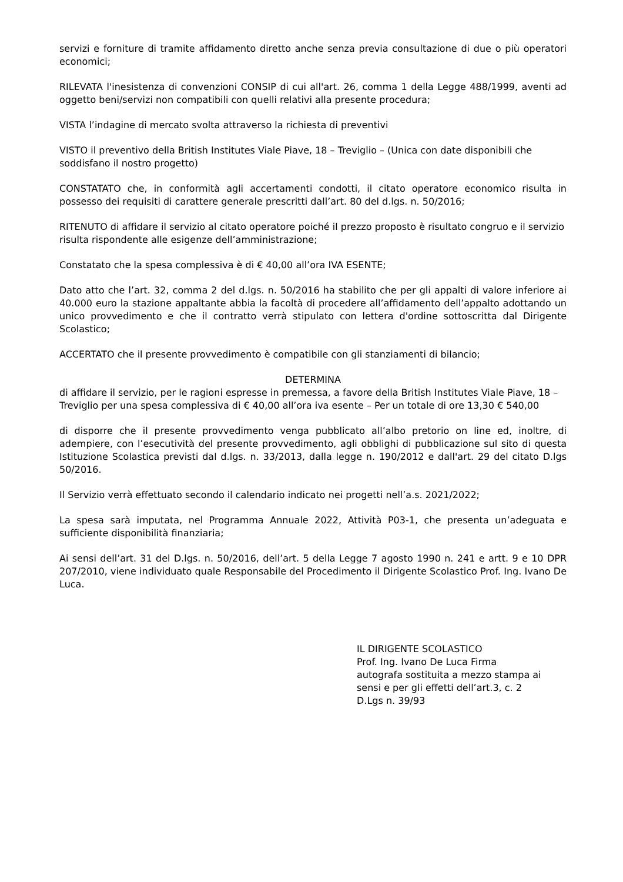servizi e forniture di tramite affidamento diretto anche senza previa consultazione di due o più operatori economici;
RILEVATA l'inesistenza di convenzioni CONSIP di cui all'art. 26, comma 1 della Legge 488/1999, aventi ad oggetto beni/servizi non compatibili con quelli relativi alla presente procedura;
VISTA l’indagine di mercato svolta attraverso la richiesta di preventivi
VISTO il preventivo della British Institutes Viale Piave, 18 – Treviglio – (Unica con date disponibili che soddisfano il nostro progetto)
CONSTATATO che, in conformità agli accertamenti condotti, il citato operatore economico risulta in possesso dei requisiti di carattere generale prescritti dall’art. 80 del d.lgs. n. 50/2016;
RITENUTO di affidare il servizio al citato operatore poiché il prezzo proposto è risultato congruo e il servizio risulta rispondente alle esigenze dell’amministrazione;
Constatato che la spesa complessiva è di € 40,00 all’ora IVA ESENTE;
Dato atto che l’art. 32, comma 2 del d.lgs. n. 50/2016 ha stabilito che per gli appalti di valore inferiore ai 40.000 euro la stazione appaltante abbia la facoltà di procedere all’affidamento dell’appalto adottando un unico provvedimento e che il contratto verrà stipulato con lettera d'ordine sottoscritta dal Dirigente Scolastico;
ACCERTATO che il presente provvedimento è compatibile con gli stanziamenti di bilancio;
DETERMINA
di affidare il servizio, per le ragioni espresse in premessa, a favore della British Institutes Viale Piave, 18 – Treviglio per una spesa complessiva di € 40,00 all’ora iva esente – Per un totale di ore 13,30 € 540,00
di disporre che il presente provvedimento venga pubblicato all’albo pretorio on line ed, inoltre, di adempiere, con l’esecutività del presente provvedimento, agli obblighi di pubblicazione sul sito di questa Istituzione Scolastica previsti dal d.lgs. n. 33/2013, dalla legge n. 190/2012 e dall'art. 29 del citato D.lgs 50/2016.
Il Servizio verrà effettuato secondo il calendario indicato nei progetti nell’a.s. 2021/2022;
La spesa sarà imputata, nel Programma Annuale 2022, Attività P03-1, che presenta un’adeguata e sufficiente disponibilità finanziaria;
Ai sensi dell’art. 31 del D.lgs. n. 50/2016, dell’art. 5 della Legge 7 agosto 1990 n. 241 e artt. 9 e 10 DPR 207/2010, viene individuato quale Responsabile del Procedimento il Dirigente Scolastico Prof. Ing. Ivano De Luca.
IL DIRIGENTE SCOLASTICO
Prof. Ing. Ivano De Luca Firma
autografa sostituita a mezzo stampa ai
sensi e per gli effetti dell’art.3, c. 2
D.Lgs n. 39/93